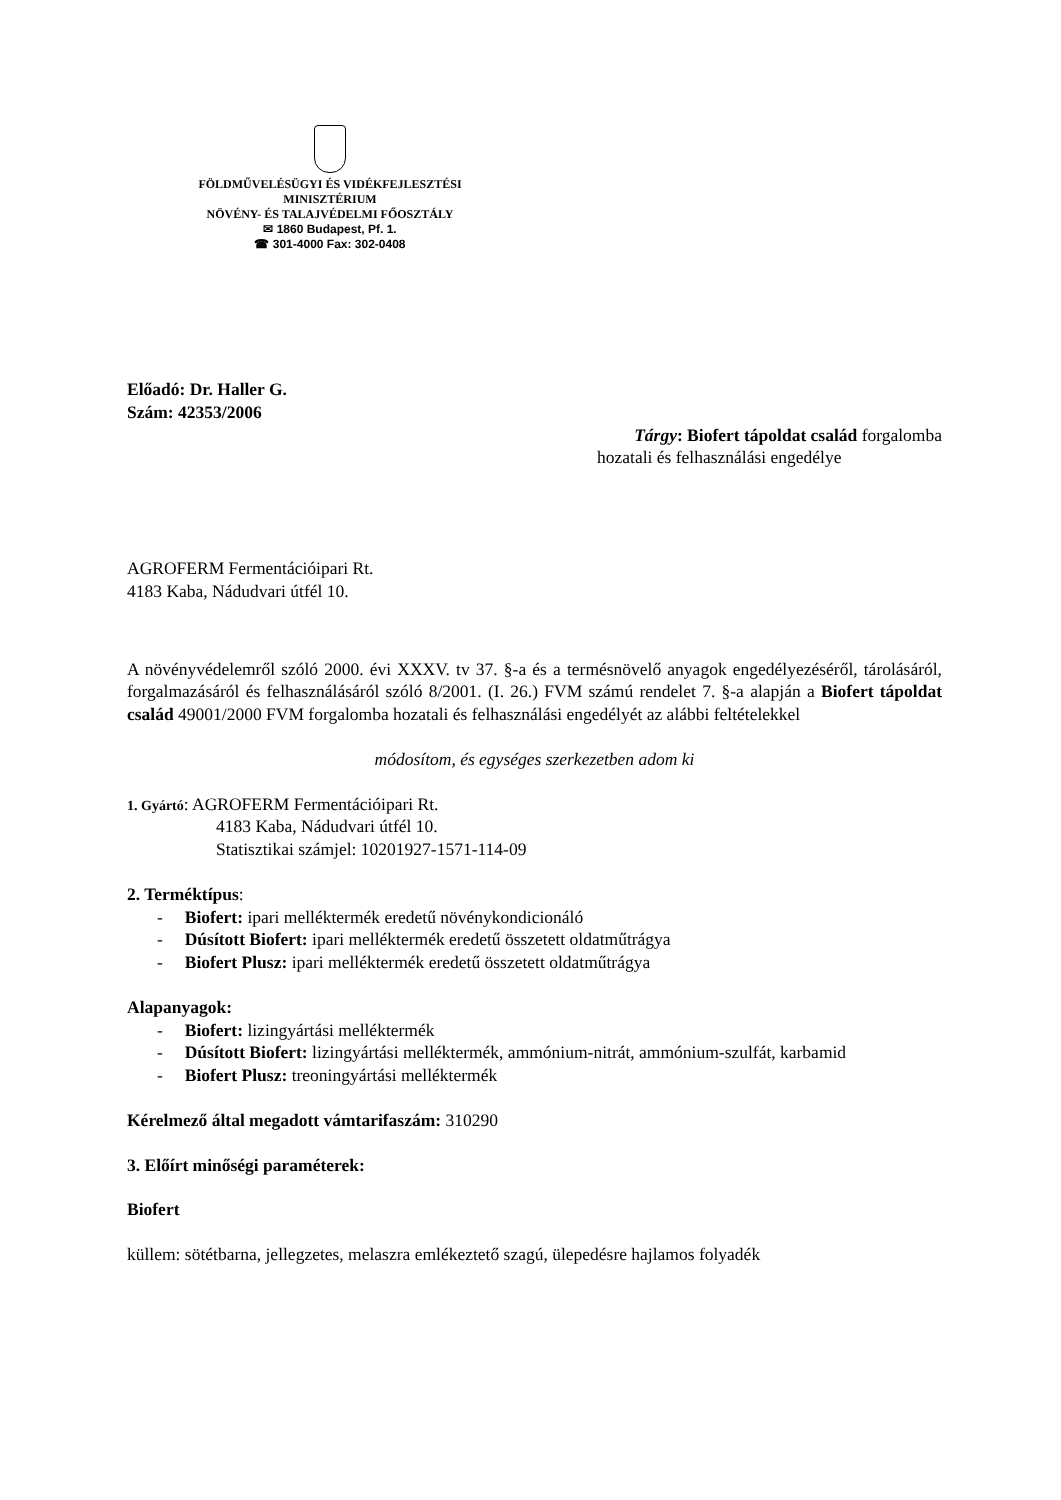FÖLDMŰVELÉSÜGYI ÉS VIDÉKFEJLESZTÉSI
MINISZTÉRIUM
NÖVÉNY- ÉS TALAJVÉDELMI FŐOSZTÁLY
✉ 1860 Budapest, Pf. 1.
☎ 301-4000 Fax: 302-0408
Előadó: Dr. Haller G.
Szám: 42353/2006
Tárgy: Biofert tápoldat család forgalomba
hozatali és felhasználási engedélye
AGROFERM Fermentációipari Rt.
4183 Kaba, Nádudvari útfél 10.
A növényvédelemről szóló 2000. évi XXXV. tv 37. §-a és a termésnövelő anyagok engedélyezéséről, tárolásáról, forgalmazásáról és felhasználásáról szóló 8/2001. (I. 26.) FVM számú rendelet 7. §-a alapján a Biofert tápoldat család 49001/2000 FVM forgalomba hozatali és felhasználási engedélyét az alábbi feltételekkel
módosítom, és egységes szerkezetben adom ki
1. Gyártó: AGROFERM Fermentációipari Rt.
4183 Kaba, Nádudvari útfél 10.
Statisztikai számjel: 10201927-1571-114-09
2. Terméktípus:
- Biofert: ipari melléktermék eredetű növénykondicionáló
- Dúsított Biofert: ipari melléktermék eredetű összetett oldatműtrágya
- Biofert Plusz: ipari melléktermék eredetű összetett oldatműtrágya
Alapanyagok:
- Biofert: lizingyártási melléktermék
- Dúsított Biofert: lizingyártási melléktermék, ammónium-nitrát, ammónium-szulfát, karbamid
- Biofert Plusz: treoningyártási melléktermék
Kérelmező által megadott vámtarifaszám: 310290
3. Előírt minőségi paraméterek:
Biofert
küllem: sötétbarna, jellegzetes, melaszra emlékeztető szagú, ülepedésre hajlamos folyadék